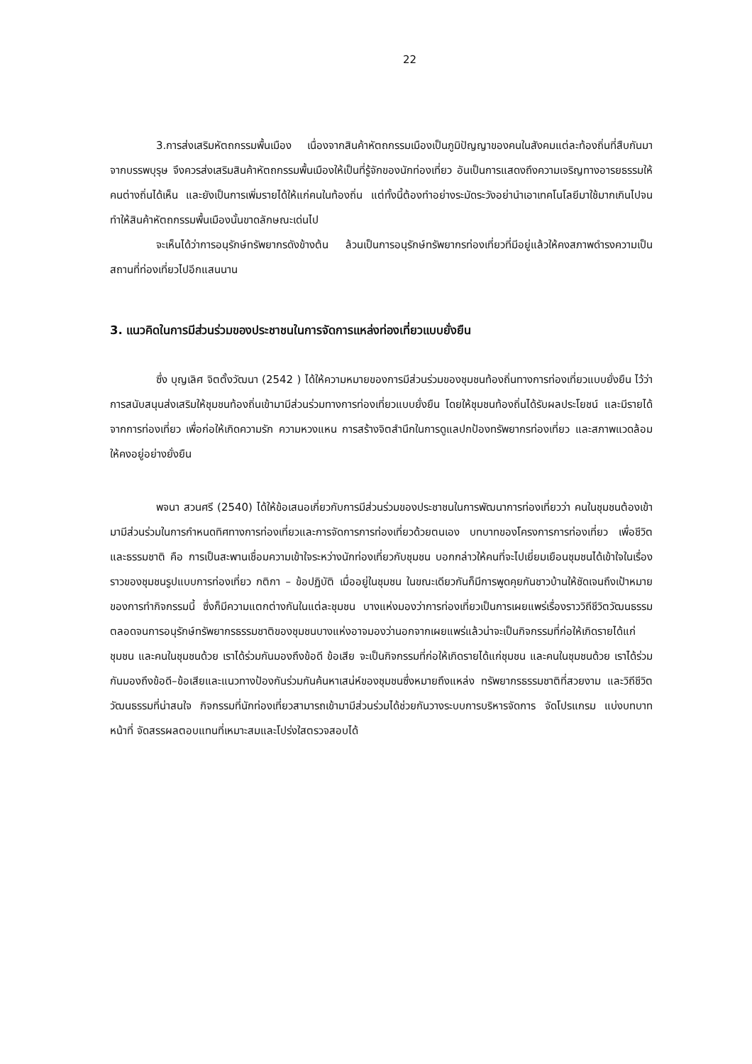22
3.การส่งเสริมหัตถกรรมพื้นเมือง เนื่องจากสินค้าหัตถกรรมเมืองเป็นภูมิปัญญาของคนในสังคมแต่ละท้องถิ่นที่สืบกันมาจากบรรพบุรุษ จึงควรส่งเสริมสินค้าหัตถกรรมพื้นเมืองให้เป็นที่รู้จักของนักท่องเที่ยว อันเป็นการแสดงถึงความเจริญทางอารยธรรมให้คนต่างถิ่นได้เห็น และยังเป็นการเพิ่มรายได้ให้แก่คนในท้องถิ่น แต่ทั้งนี้ต้องทำอย่างระมัดระวังอย่านำเอาเทคโนโลยีมาใช้มากเกินไปจนทำให้สินค้าหัตถกรรมพื้นเมืองนั้นขาดลักษณะเด่นไป
จะเห็นได้ว่าการอนุรักษ์ทรัพยากรดังข้างต้น ล้วนเป็นการอนุรักษ์ทรัพยากรท่องเที่ยวที่มีอยู่แล้วให้คงสภาพดำรงความเป็นสถานที่ท่องเที่ยวไปอีกแสนนาน
3. แนวคิดในการมีส่วนร่วมของประชาชนในการจัดการแหล่งท่องเที่ยวแบบยั่งยืน
ซึ่ง บุญเลิศ จิตตั้งวัฒนา (2542 ) ได้ให้ความหมายของการมีส่วนร่วมของชุมชนท้องถิ่นทางการท่องเที่ยวแบบยั่งยืน ไว้ว่า การสนับสนุนส่งเสริมให้ชุมชนท้องถิ่นเข้ามามีส่วนร่วมทางการท่องเที่ยวแบบยั่งยืน โดยให้ชุมชนท้องถิ่นได้รับผลประโยชน์ และมีรายได้จากการท่องเที่ยว เพื่อก่อให้เกิดความรัก ความหวงแหน การสร้างจิตสำนึกในการดูแลปกป้องทรัพยากรท่องเที่ยว และสภาพแวดล้อมให้คงอยู่อย่างยั่งยืน
พจนา สวนศรี (2540) ได้ให้ข้อเสนอเกี่ยวกับการมีส่วนร่วมของประชาชนในการพัฒนาการท่องเที่ยวว่า คนในชุมชนต้องเข้ามามีส่วนร่วมในการกำหนดทิศทางการท่องเที่ยวและการจัดการการท่องเที่ยวด้วยตนเอง บทบาทของโครงการการท่องเที่ยว เพื่อชีวิต และธรรมชาติ คือ การเป็นสะพานเชื่อมความเข้าใจระหว่างนักท่องเที่ยวกับชุมชน บอกกล่าวให้คนที่จะไปเยี่ยมเยือนชุมชนได้เข้าใจในเรื่องราวของชุมชนรูปแบบการท่องเที่ยว กติกา – ข้อปฏิบัติ เมื่ออยู่ในชุมชน ในขณะเดียวกันก็มีการพูดคุยกันชาวบ้านให้ชัดเจนถึงเป้าหมายของการทำกิจกรรมนี้ ซึ่งก็มีความแตกต่างกันในแต่ละชุมชน บางแห่งมองว่าการท่องเที่ยวเป็นการเผยแพร่เรื่องราววิถีชีวิตวัฒนธรรมตลอดจนการอนุรักษ์ทรัพยากรธรรมชาติของชุมชนบางแห่งอาจมองว่านอกจากเผยแพร่แล้วน่าจะเป็นกิจกรรมที่ก่อให้เกิดรายได้แก่ชุมชน และคนในชุมชนด้วย เราได้ร่วมกันมองถึงข้อดี ข้อเสีย จะเป็นกิจกรรมที่ก่อให้เกิดรายได้แก่ชุมชน และคนในชุมชนด้วย เราได้ร่วมกันมองถึงข้อดี–ข้อเสียและแนวทางป้องกันร่วมกันค้นหาเสน่ห์ของชุมชนซึ่งหมายถึงแหล่ง ทรัพยากรธรรมชาติที่สวยงาม และวิถีชีวิตวัฒนธรรมที่น่าสนใจ กิจกรรมที่นักท่องเที่ยวสามารถเข้ามามีส่วนร่วมได้ช่วยกันวางระบบการบริหารจัดการ จัดโปรแกรม แบ่งบทบาทหน้าที่ จัดสรรผลตอบแทนที่เหมาะสมและโปร่งใสตรวจสอบได้